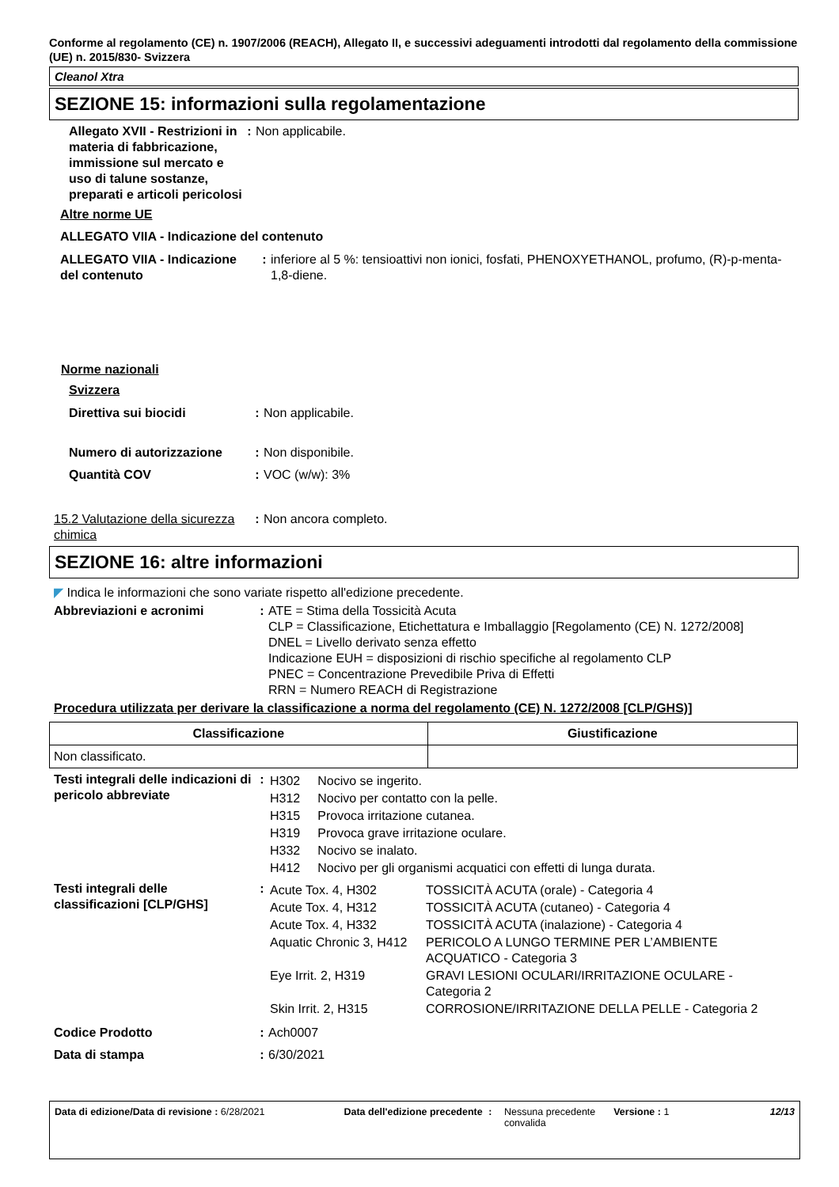Conforme al regolamento (CE) n. 1907/2006 (REACH), Allegato II, e successivi adeguamenti introdotti dal regolamento della commissione (UE) n. 2015/830- Svizzera
Cleanol Xtra
SEZIONE 15: informazioni sulla regolamentazione
Allegato XVII - Restrizioni in materia di fabbricazione, immissione sul mercato e uso di talune sostanze, preparati e articoli pericolosi
: Non applicabile.
Altre norme UE
ALLEGATO VIIA - Indicazione del contenuto
ALLEGATO VIIA - Indicazione del contenuto
: inferiore al 5 %: tensioattivi non ionici, fosfati, PHENOXYETHANOL, profumo, (R)-p-menta-1,8-diene.
Norme nazionali
Svizzera
Direttiva sui biocidi : Non applicabile.
Numero di autorizzazione
: Non disponibile.
Quantità COV : VOC (w/w): 3%
15.2 Valutazione della sicurezza chimica
: Non ancora completo.
SEZIONE 16: altre informazioni
◤ Indica le informazioni che sono variate rispetto all'edizione precedente.
Abbreviazioni e acronimi : ATE = Stima della Tossicità Acuta
CLP = Classificazione, Etichettatura e Imballaggio [Regolamento (CE) N. 1272/2008]
DNEL = Livello derivato senza effetto
Indicazione EUH = disposizioni di rischio specifiche al regolamento CLP
PNEC = Concentrazione Prevedibile Priva di Effetti
RRN = Numero REACH di Registrazione
Procedura utilizzata per derivare la classificazione a norma del regolamento (CE) N. 1272/2008 [CLP/GHS)]
| Classificazione | Giustificazione |
| --- | --- |
| Non classificato. | |
Testi integrali delle indicazioni di pericolo abbreviate
:
| H302 | Nocivo se ingerito. |
| H312 | Nocivo per contatto con la pelle. |
| H315 | Provoca irritazione cutanea. |
| H319 | Provoca grave irritazione oculare. |
| H332 | Nocivo se inalato. |
| H412 | Nocivo per gli organismi acquatici con effetti di lunga durata. |
Testi integrali delle classificazioni [CLP/GHS]
:
| Acute Tox. 4, H302 | TOSSICITÀ ACUTA (orale) - Categoria 4 |
| Acute Tox. 4, H312 | TOSSICITÀ ACUTA (cutaneo) - Categoria 4 |
| Acute Tox. 4, H332 | TOSSICITÀ ACUTA (inalazione) - Categoria 4 |
| Aquatic Chronic 3, H412 | PERICOLO A LUNGO TERMINE PER L’AMBIENTE ACQUATICO - Categoria 3 |
| Eye Irrit. 2, H319 | GRAVI LESIONI OCULARI/IRRITAZIONE OCULARE - Categoria 2 |
| Skin Irrit. 2, H315 | CORROSIONE/IRRITAZIONE DELLA PELLE - Categoria 2 |
Codice Prodotto : Ach0007
Data di stampa : 6/30/2021
Data di edizione/Data di revisione : 6/28/2021 Data dell'edizione precedente
: Nessuna precedente convalida
Versione : 1 12/13